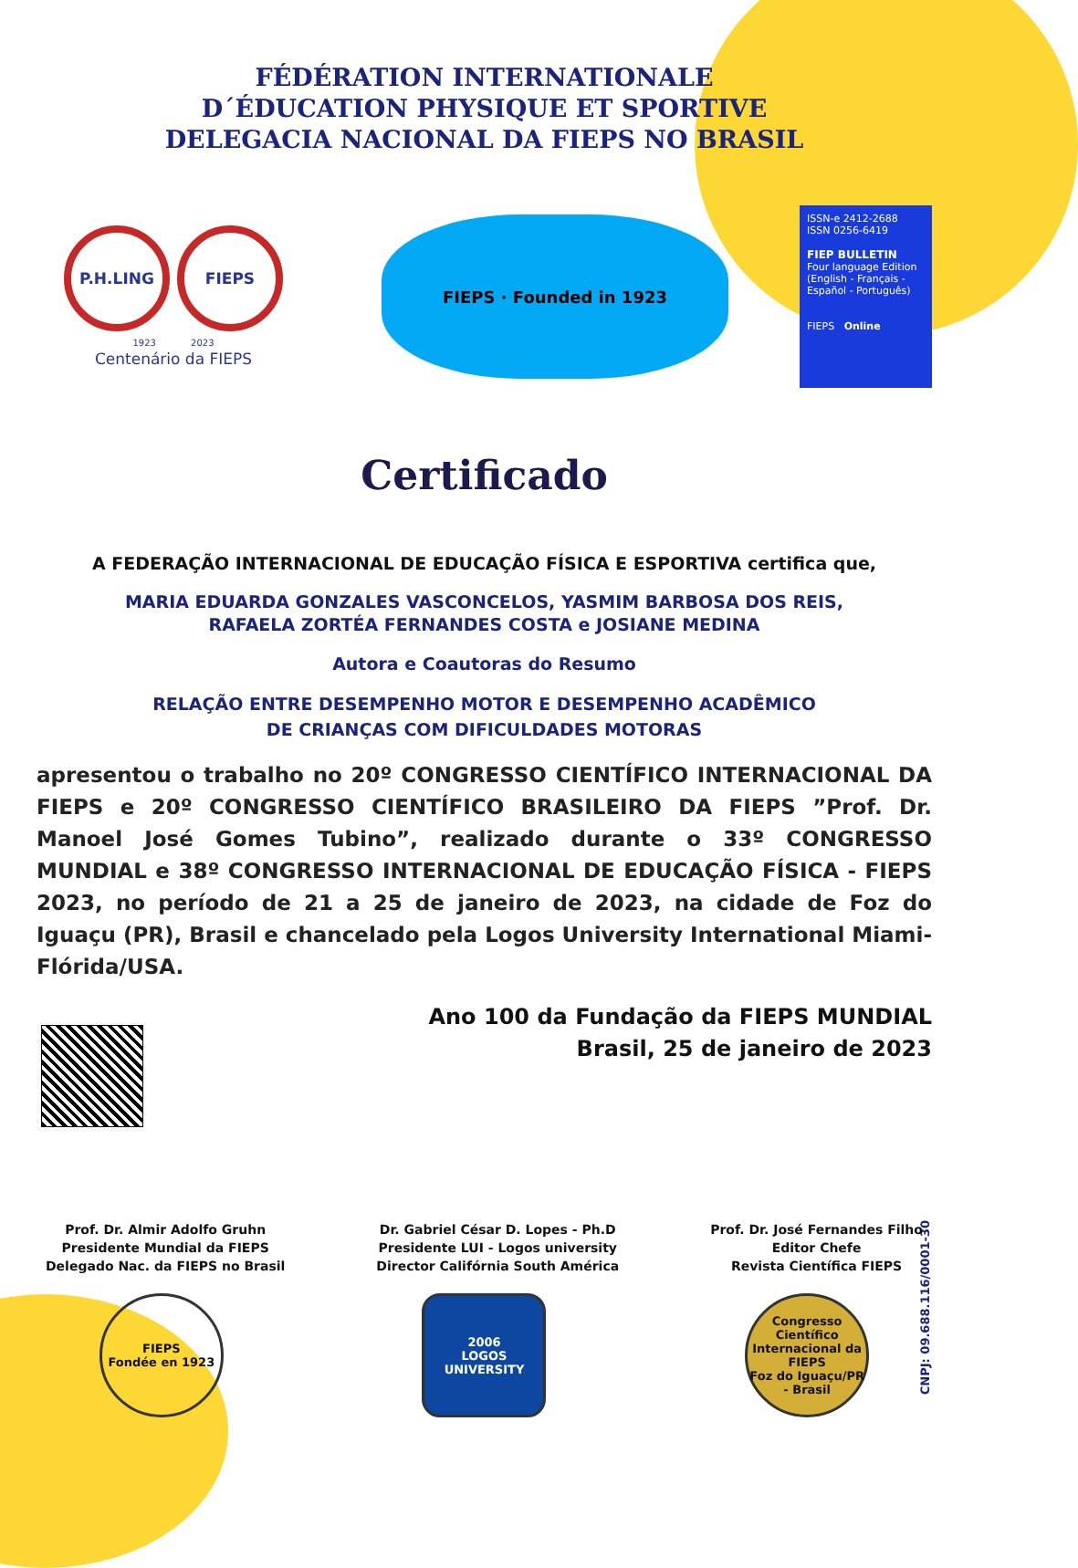FÉDÉRATION INTERNATIONALE
D´ÉDUCATION PHYSIQUE ET SPORTIVE
DELEGACIA NACIONAL DA FIEPS NO BRASIL
P.H.LING FIEPS
1923 2023
Centenário da FIEPS
FIEPS · Founded in 1923
ISSN-e 2412-2688
ISSN 0256-6419
FIEP BULLETIN
Four language Edition
(English - Français - Español - Português)
FIEPS Online
Certificado
A FEDERAÇÃO INTERNACIONAL DE EDUCAÇÃO FÍSICA E ESPORTIVA certifica que,
MARIA EDUARDA GONZALES VASCONCELOS, YASMIM BARBOSA DOS REIS,
RAFAELA ZORTÉA FERNANDES COSTA e JOSIANE MEDINA
Autora e Coautoras do Resumo
RELAÇÃO ENTRE DESEMPENHO MOTOR E DESEMPENHO ACADÊMICO
DE CRIANÇAS COM DIFICULDADES MOTORAS
apresentou o trabalho no 20º CONGRESSO CIENTÍFICO INTERNACIONAL DA FIEPS e 20º CONGRESSO CIENTÍFICO BRASILEIRO DA FIEPS ”Prof. Dr. Manoel José Gomes Tubino”, realizado durante o 33º CONGRESSO MUNDIAL e 38º CONGRESSO INTERNACIONAL DE EDUCAÇÃO FÍSICA - FIEPS 2023, no período de 21 a 25 de janeiro de 2023, na cidade de Foz do Iguaçu (PR), Brasil e chancelado pela Logos University International Miami-Flórida/USA.
Ano 100 da Fundação da FIEPS MUNDIAL
Brasil, 25 de janeiro de 2023
Prof. Dr. Almir Adolfo Gruhn
Presidente Mundial da FIEPS
Delegado Nac. da FIEPS no Brasil
Dr. Gabriel César D. Lopes - Ph.D
Presidente LUI - Logos university
Director Califórnia South América
Prof. Dr. José Fernandes Filho
Editor Chefe
Revista Científica FIEPS
FIEPS
Fondée en 1923
2006
LOGOS UNIVERSITY
Congresso Científico Internacional da FIEPS
Foz do Iguaçu/PR - Brasil
CNPJ: 09.688.116/0001-30